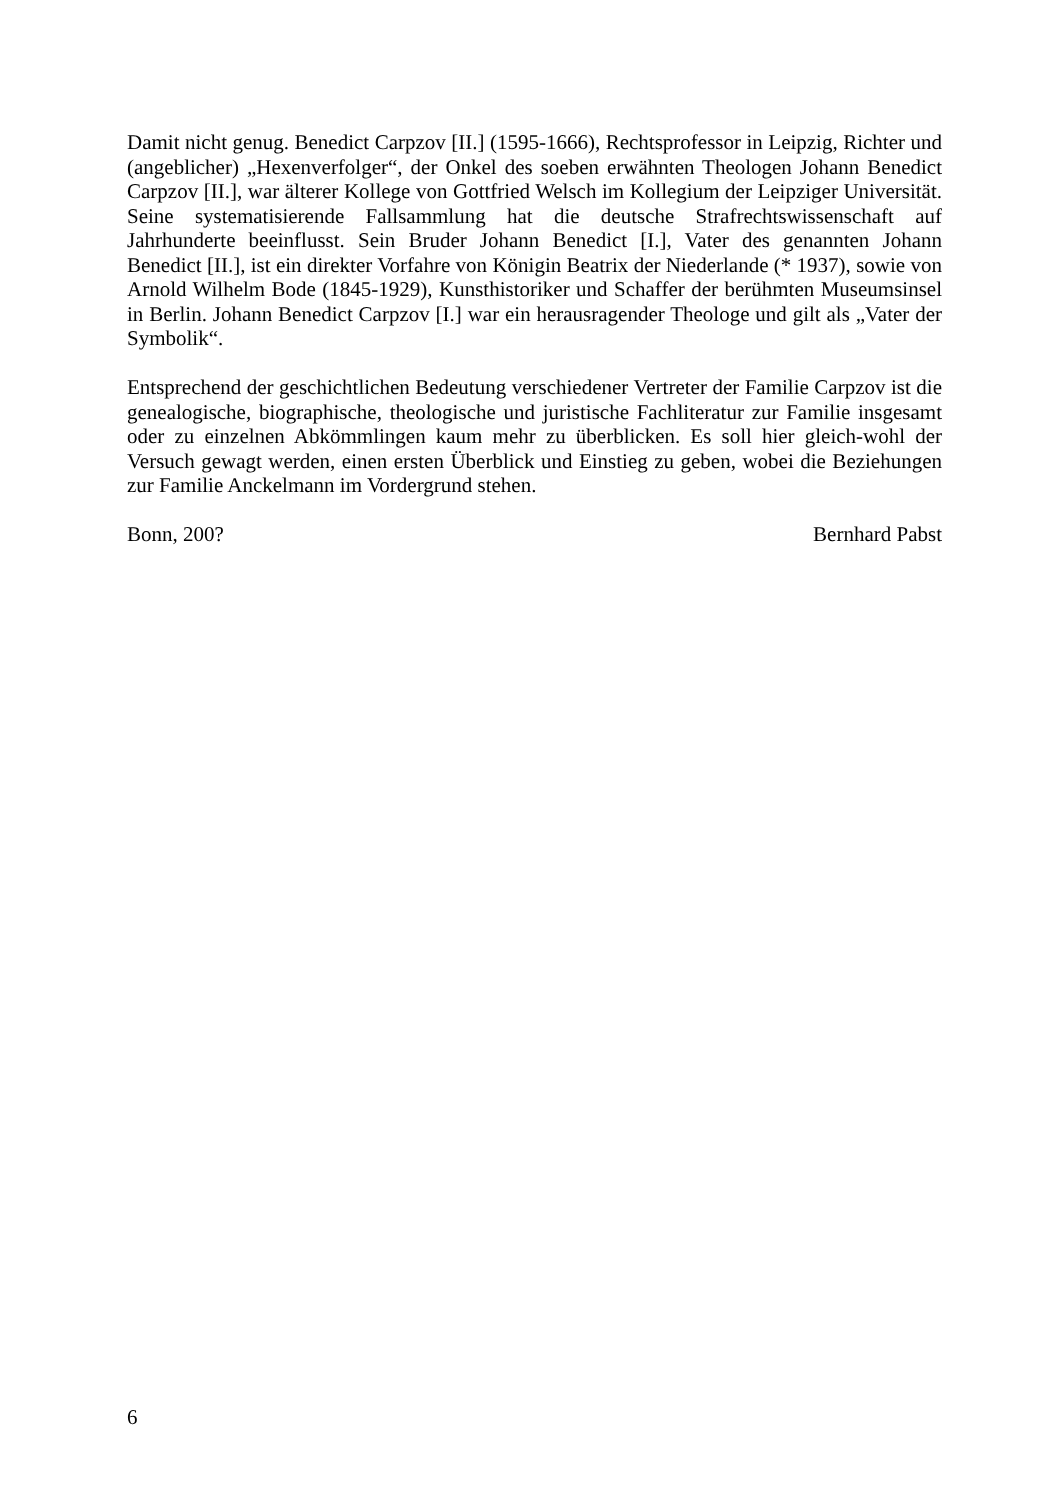Damit nicht genug. Benedict Carpzov [II.] (1595-1666), Rechtsprofessor in Leipzig, Richter und (angeblicher) „Hexenverfolger“, der Onkel des soeben erwähnten Theologen Johann Benedict Carpzov [II.], war älterer Kollege von Gottfried Welsch im Kollegium der Leipziger Universität. Seine systematisierende Fallsammlung hat die deutsche Strafrechtswissenschaft auf Jahrhunderte beeinflusst. Sein Bruder Johann Benedict [I.], Vater des genannten Johann Benedict [II.], ist ein direkter Vorfahre von Königin Beatrix der Niederlande (* 1937), sowie von Arnold Wilhelm Bode (1845-1929), Kunsthistoriker und Schaffer der berühmten Museumsinsel in Berlin. Johann Benedict Carpzov [I.] war ein herausragender Theologe und gilt als „Vater der Symbolik“.
Entsprechend der geschichtlichen Bedeutung verschiedener Vertreter der Familie Carpzov ist die genealogische, biographische, theologische und juristische Fachliteratur zur Familie insgesamt oder zu einzelnen Abkömmlingen kaum mehr zu überblicken. Es soll hier gleich-wohl der Versuch gewagt werden, einen ersten Überblick und Einstieg zu geben, wobei die Beziehungen zur Familie Anckelmann im Vordergrund stehen.
Bonn, 200? Bernhard Pabst
6